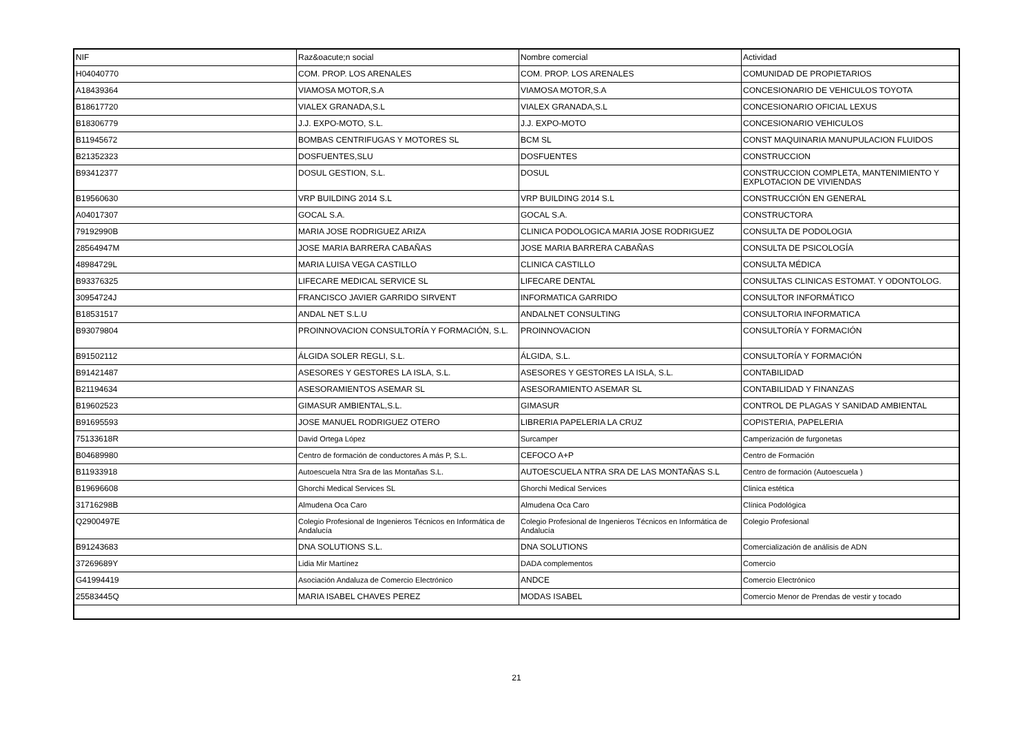| NIF | Raz&oacute;n social | Nombre comercial | Actividad |
| --- | --- | --- | --- |
| H04040770 | COM. PROP. LOS ARENALES | COM. PROP. LOS ARENALES | COMUNIDAD DE PROPIETARIOS |
| A18439364 | VIAMOSA MOTOR,S.A | VIAMOSA MOTOR,S.A | CONCESIONARIO DE VEHICULOS TOYOTA |
| B18617720 | VIALEX GRANADA,S.L | VIALEX GRANADA,S.L | CONCESIONARIO OFICIAL LEXUS |
| B18306779 | J.J. EXPO-MOTO, S.L. | J.J. EXPO-MOTO | CONCESIONARIO VEHICULOS |
| B11945672 | BOMBAS CENTRIFUGAS Y MOTORES SL | BCM SL | CONST MAQUINARIA MANUPULACION FLUIDOS |
| B21352323 | DOSFUENTES,SLU | DOSFUENTES | CONSTRUCCION |
| B93412377 | DOSUL GESTION, S.L. | DOSUL | CONSTRUCCION COMPLETA, MANTENIMIENTO Y EXPLOTACION DE VIVIENDAS |
| B19560630 | VRP BUILDING 2014 S.L | VRP BUILDING 2014 S.L | CONSTRUCCIÓN EN GENERAL |
| A04017307 | GOCAL S.A. | GOCAL S.A. | CONSTRUCTORA |
| 79192990B | MARIA JOSE RODRIGUEZ ARIZA | CLINICA PODOLOGICA MARIA JOSE RODRIGUEZ | CONSULTA DE PODOLOGIA |
| 28564947M | JOSE MARIA BARRERA CABAÑAS | JOSE MARIA BARRERA CABAÑAS | CONSULTA DE PSICOLOGÍA |
| 48984729L | MARIA LUISA VEGA CASTILLO | CLINICA CASTILLO | CONSULTA MÉDICA |
| B93376325 | LIFECARE MEDICAL SERVICE SL | LIFECARE DENTAL | CONSULTAS CLINICAS ESTOMAT. Y ODONTOLOG. |
| 30954724J | FRANCISCO JAVIER GARRIDO SIRVENT | INFORMATICA GARRIDO | CONSULTOR INFORMÁTICO |
| B18531517 | ANDAL NET S.L.U | ANDALNET CONSULTING | CONSULTORIA INFORMATICA |
| B93079804 | PROINNOVACION CONSULTORÍA Y FORMACIÓN, S.L. | PROINNOVACION | CONSULTORÍA Y FORMACIÓN |
| B91502112 | ÁLGIDA SOLER REGLI, S.L. | ÁLGIDA, S.L. | CONSULTORÍA Y FORMACIÓN |
| B91421487 | ASESORES Y GESTORES LA ISLA, S.L. | ASESORES Y GESTORES LA ISLA, S.L. | CONTABILIDAD |
| B21194634 | ASESORAMIENTOS ASEMAR SL | ASESORAMIENTO ASEMAR SL | CONTABILIDAD Y FINANZAS |
| B19602523 | GIMASUR AMBIENTAL,S.L. | GIMASUR | CONTROL DE PLAGAS Y SANIDAD AMBIENTAL |
| B91695593 | JOSE MANUEL RODRIGUEZ OTERO | LIBRERIA PAPELERIA LA CRUZ | COPISTERIA, PAPELERIA |
| 75133618R | David Ortega López | Surcamper | Camperización de furgonetas |
| B04689980 | Centro de formación de conductores A más P, S.L. | CEFOCO A+P | Centro de Formación |
| B11933918 | Autoescuela Ntra Sra de las Montañas S.L. | AUTOESCUELA NTRA SRA DE LAS MONTAÑAS S.L | Centro de formación (Autoescuela ) |
| B19696608 | Ghorchi Medical Services SL | Ghorchi Medical Services | Clinica estética |
| 31716298B | Almudena Oca Caro | Almudena Oca Caro | Clínica Podológica |
| Q2900497E | Colegio Profesional de Ingenieros Técnicos en Informática de Andalucía | Colegio Profesional de Ingenieros Técnicos en Informática de Andalucía | Colegio Profesional |
| B91243683 | DNA SOLUTIONS S.L. | DNA SOLUTIONS | Comercialización de análisis de ADN |
| 37269689Y | Lidia Mir Martínez | DADA complementos | Comercio |
| G41994419 | Asociación Andaluza de Comercio Electrónico | ANDCE | Comercio Electrónico |
| 25583445Q | MARIA ISABEL CHAVES PEREZ | MODAS ISABEL | Comercio Menor de Prendas de vestir y tocado |
21